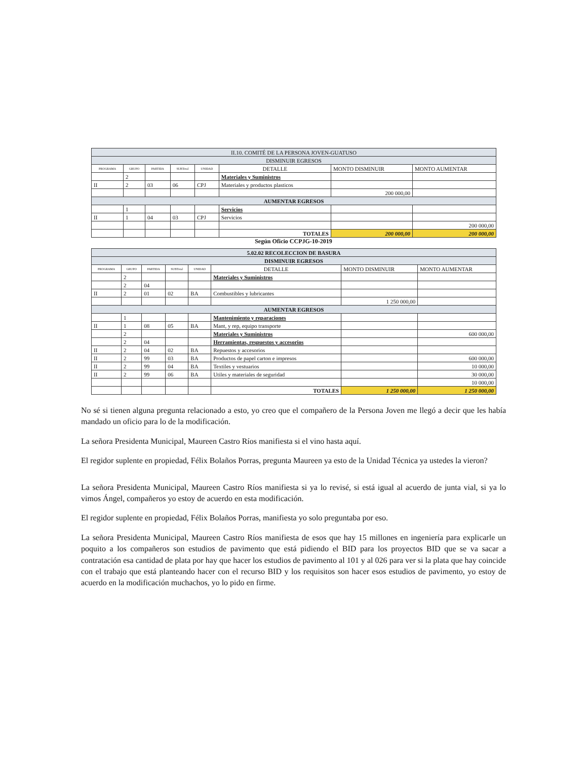| II.10. COMITÉ DE LA PERSONA JOVEN-GUATUSO | | | | | | | |
| --- | --- | --- | --- | --- | --- | --- | --- |
| DISMINUIR EGRESOS | | | | | | | |
| PROGRAMA | GRUPO | PARTIDA | SUBTotal | UNIDAD | DETALLE | MONTO DISMINUIR | MONTO AUMENTAR |
| | 2 | | | | Materiales y Suministros | | |
| II | 2 | 03 | 06 | CPJ | Materiales y productos plasticos | | |
| | | | | | | 200 000,00 | |
| AUMENTAR EGRESOS | | | | | | | |
| | 1 | | | | Servicios | | |
| II | 1 | 04 | 03 | CPJ | Servicios | | |
| | | | | | | | 200 000,00 |
| | | | | | TOTALES | 200 000,00 | 200 000,00 |
Según Oficio CCPJG-10-2019
| 5.02.02 RECOLECCION DE BASURA | | | | | | | |
| --- | --- | --- | --- | --- | --- | --- | --- |
| DISMINUIR EGRESOS | | | | | | | |
| PROGRAMA | GRUPO | PARTIDA | SUBTotal | UNIDAD | DETALLE | MONTO DISMINUIR | MONTO AUMENTAR |
| | 2 | | | | Materiales y Suministros | | |
| | 2 | 04 | | | | | |
| II | 2 | 01 | 02 | BA | Combustibles y lubricantes | | |
| | | | | | | 1 250 000,00 | |
| AUMENTAR EGRESOS | | | | | | | |
| | 1 | | | | Mantenimiento y reparaciones | | |
| II | 1 | 08 | 05 | BA | Mant, y rep, equipo transporte | | |
| | 2 | | | | Materiales y Suministros | | 600 000,00 |
| | 2 | 04 | | | Herramientas, respuestos y accesorios | | |
| II | 2 | 04 | 02 | BA | Repuestos y accesorios | | |
| II | 2 | 99 | 03 | BA | Productos de papel carton e impresos | | 600 000,00 |
| II | 2 | 99 | 04 | BA | Textiles y vestuarios | | 10 000,00 |
| II | 2 | 99 | 06 | BA | Utiles y materiales de seguridad | | 30 000,00 |
| | | | | | | | 10 000,00 |
| | | | | | TOTALES | 1 250 000,00 | 1 250 000,00 |
No sé si tienen alguna pregunta relacionado a esto, yo creo que el compañero de la Persona Joven me llegó a decir que les había mandado un oficio para lo de la modificación.
La señora Presidenta Municipal, Maureen Castro Ríos manifiesta si el vino hasta aquí.
El regidor suplente en propiedad, Félix Bolaños Porras, pregunta Maureen ya esto de la Unidad Técnica ya ustedes la vieron?
La señora Presidenta Municipal, Maureen Castro Ríos manifiesta si ya lo revisé, si está igual al acuerdo de junta vial, si ya lo vimos Ángel, compañeros yo estoy de acuerdo en esta modificación.
El regidor suplente en propiedad, Félix Bolaños Porras, manifiesta yo solo preguntaba por eso.
La señora Presidenta Municipal, Maureen Castro Ríos manifiesta de esos que hay 15 millones en ingeniería para explicarle un poquito a los compañeros son estudios de pavimento que está pidiendo el BID para los proyectos BID que se va sacar a contratación esa cantidad de plata por hay que hacer los estudios de pavimento al 101 y al 026 para ver si la plata que hay coincide con el trabajo que está planteando hacer con el recurso BID y los requisitos son hacer esos estudios de pavimento, yo estoy de acuerdo en la modificación muchachos, yo lo pido en firme.